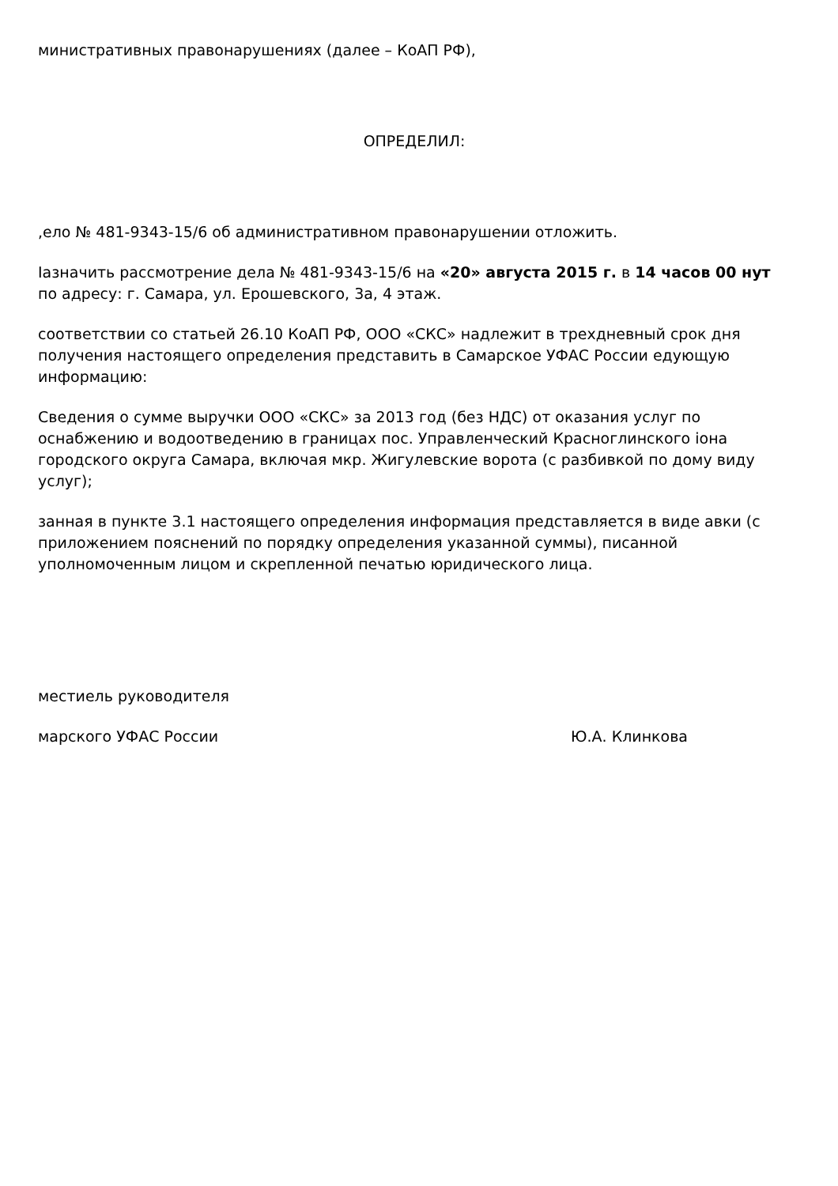министративных правонарушениях (далее – КоАП РФ),
ОПРЕДЕЛИЛ:
,ело № 481-9343-15/6 об административном правонарушении отложить.
Іазначить рассмотрение дела № 481-9343-15/6 на «20» августа 2015 г. в 14 часов 00 нут по адресу: г. Самара, ул. Ерошевского, 3а, 4 этаж.
соответствии со статьей 26.10 КоАП РФ, ООО «СКС» надлежит в трехдневный срок дня получения настоящего определения представить в Самарское УФАС России едующую информацию:
Сведения о сумме выручки ООО «СКС» за 2013 год (без НДС) от оказания услуг по оснабжению и водоотведению в границах пос. Управленческий Красноглинского іона городского округа Самара, включая мкр. Жигулевские ворота (с разбивкой по дому виду услуг);
занная в пункте 3.1 настоящего определения информация представляется в виде авки (с приложением пояснений по порядку определения указанной суммы), писанной уполномоченным лицом и скрепленной печатью юридического лица.
местиель руководителя
марского УФАС России Ю.А. Клинкова